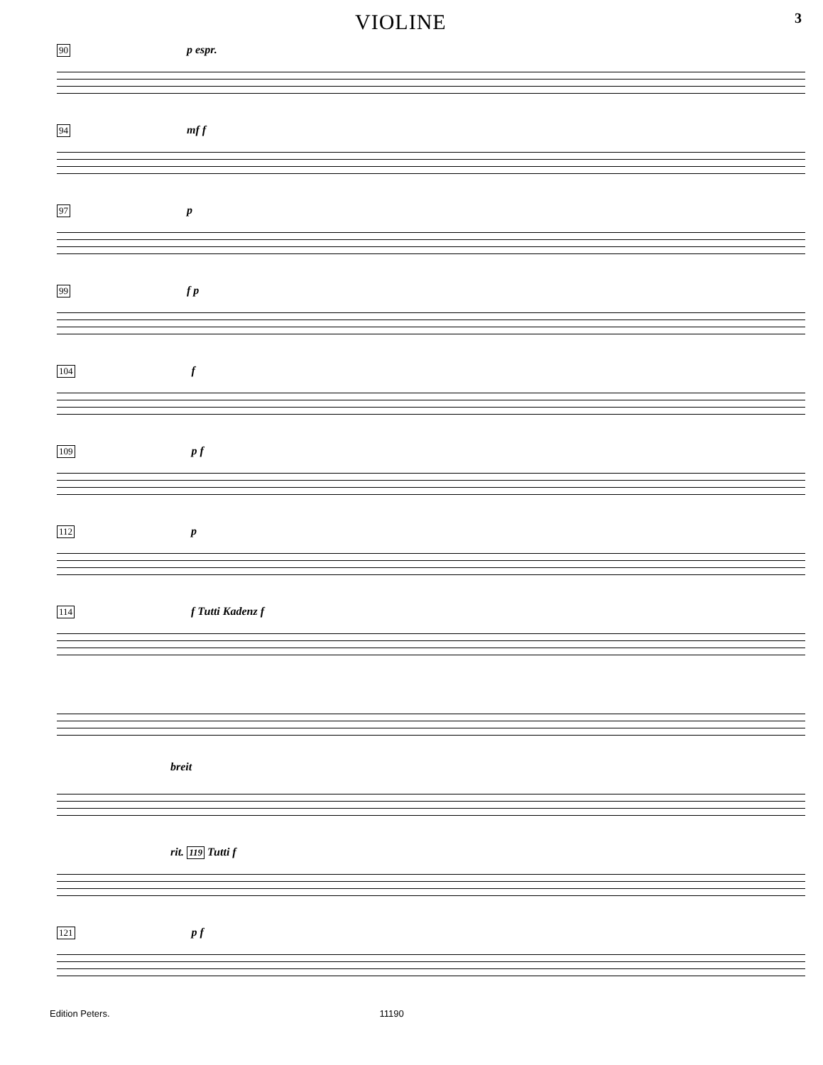VIOLINE 3
90 p espr.
94 mf f
97 p
99 f p
104 f
109 p f
112 p
114 f Tutti Kadenz f
breit
rit. 119 Tutti f
121 p f
Edition Peters. 11190